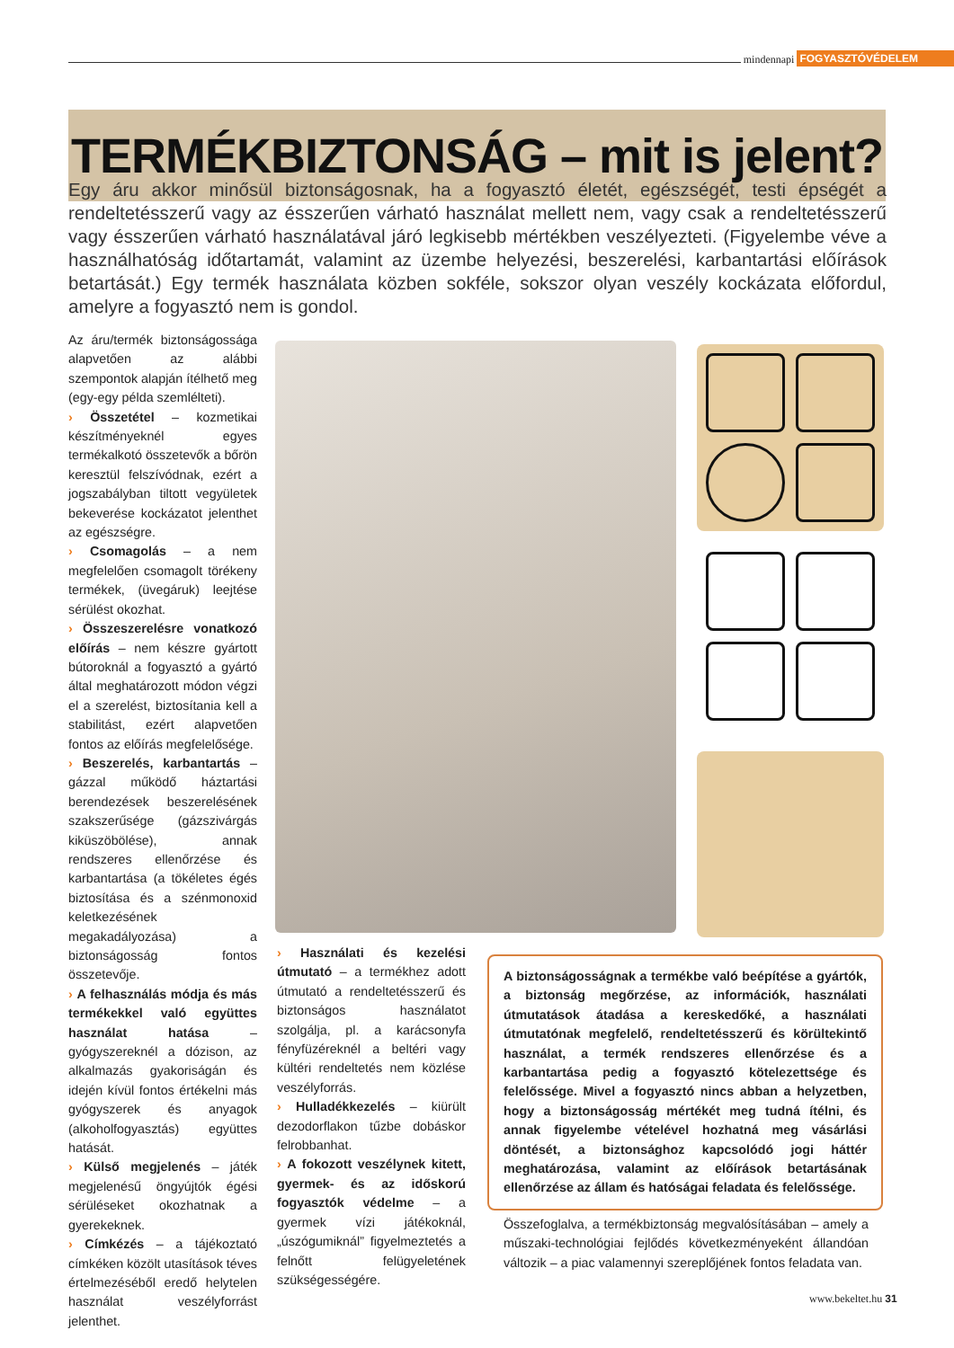mindennapi FOGYASZTÓVÉDELEM
TERMÉKBIZTONSÁG – mit is jelent?
Egy áru akkor minősül biztonságosnak, ha a fogyasztó életét, egészségét, testi épségét a rendeltetésszerű vagy az ésszerűen várható használat mellett nem, vagy csak a rendeltetésszerű vagy ésszerűen várható használatával járó legkisebb mértékben veszélyezteti. (Figyelembe véve a használhatóság időtartamát, valamint az üzembe helyezési, beszerelési, karbantartási előírások betartását.) Egy termék használata közben sokféle, sokszor olyan veszély kockázata előfordul, amelyre a fogyasztó nem is gondol.
Az áru/termék biztonságossága alapvetően az alábbi szempontok alapján ítélhető meg (egy-egy példa szemlélteti).
› Összetétel – kozmetikai készítményeknél egyes termékalkotó összetevők a bőrön keresztül felszívódnak, ezért a jogszabályban tiltott vegyületek bekeverése kockázatot jelenthet az egészségre.
› Csomagolás – a nem megfelelően csomagolt törékeny termékek, (üvegáruk) leejtése sérülést okozhat.
› Összeszerelésre vonatkozó előírás – nem készre gyártott bútoroknál a fogyasztó a gyártó által meghatározott módon végzi el a szerelést, biztosítania kell a stabilitást, ezért alapvetően fontos az előírás megfelelősége.
› Beszerelés, karbantartás – gázzal működő háztartási berendezések beszerelésének szakszerűsége (gázszivárgás kiküszöbölése), annak rendszeres ellenőrzése és karbantartása (a tökéletes égés biztosítása és a szénmonoxid keletkezésének megakadályozása) a biztonságosság fontos összetevője.
› A felhasználás módja és más termékekkel való együttes használat hatása – gyógyszereknél a dózison, az alkalmazás gyakoriságán és idején kívül fontos értékelni más gyógyszerek és anyagok (alkoholfogyasztás) együttes hatását.
› Külső megjelenés – játék megjelenésű öngyújtók égési sérüléseket okozhatnak a gyerekeknek.
› Címkézés – a tájékoztató címkéken közölt utasítások téves értelmezéséből eredő helytelen használat veszélyforrást jelenthet.
› Használati és kezelési útmutató – a termékhez adott útmutató a rendeltetésszerű és biztonságos használatot szolgálja, pl. a karácsonyfa fényfüzéreknél a beltéri vagy kültéri rendeltetés nem közlése veszélyforrás.
› Hulladékkezelés – kiürült dezodorflakon tűzbe dobáskor felrobbanhat.
› A fokozott veszélynek kitett, gyermek- és az időskorú fogyasztók védelme – a gyermek vízi játékoknál, „úszógumiknál” figyelmeztetés a felnőtt felügyeletének szükségességére.
A biztonságosságnak a termékbe való beépítése a gyártók, a biztonság megőrzése, az információk, használati útmutatások átadása a kereskedőké, a használati útmutatónak megfelelő, rendeltetésszerű és körültekintő használat, a termék rendszeres ellenőrzése és a karbantartása pedig a fogyasztó kötelezettsége és felelőssége. Mivel a fogyasztó nincs abban a helyzetben, hogy a biztonságosság mértékét meg tudná ítélni, és annak figyelembe vételével hozhatná meg vásárlási döntését, a biztonsághoz kapcsolódó jogi háttér meghatározása, valamint az előírások betartásának ellenőrzése az állam és hatóságai feladata és felelőssége.
Összefoglalva, a termékbiztonság megvalósításában – amely a műszaki-technológiai fejlődés következményeként állandóan változik – a piac valamennyi szereplőjének fontos feladata van.
www.bekeltet.hu 31